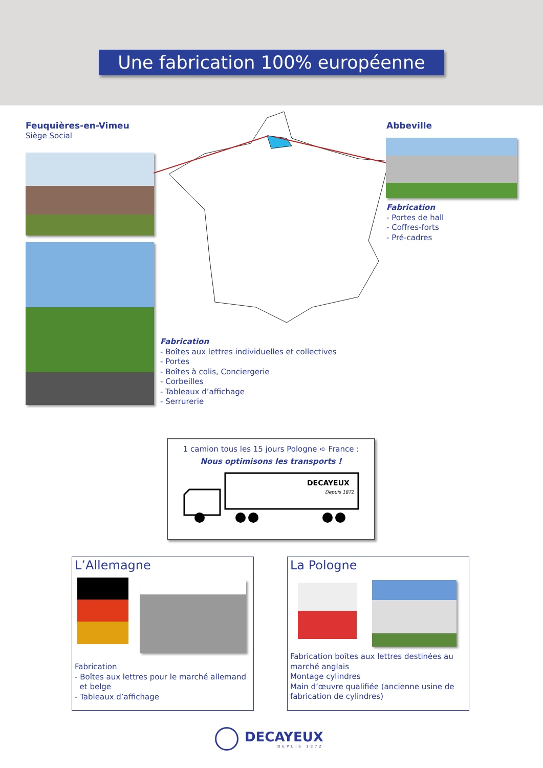Une fabrication 100% européenne
Feuquières-en-Vimeu
Siège Social
Abbeville
Fabrication
- Portes de hall
- Coffres-forts
- Pré-cadres
Fabrication
- Boîtes aux lettres individuelles et collectives
- Portes
- Boîtes à colis, Conciergerie
- Corbeilles
- Tableaux d’affichage
- Serrurerie
1 camion tous les 15 jours Pologne ➪ France :
Nous optimisons les transports !
DECAYEUX
Depuis 1872
L’Allemagne
Fabrication
- Boîtes aux lettres pour le marché allemand
et belge
- Tableaux d’affichage
La Pologne
Fabrication boîtes aux lettres destinées au marché anglais
Montage cylindres
Main d’œuvre qualifiée (ancienne usine de fabrication de cylindres)
DECAYEUX
DEPUIS 1872